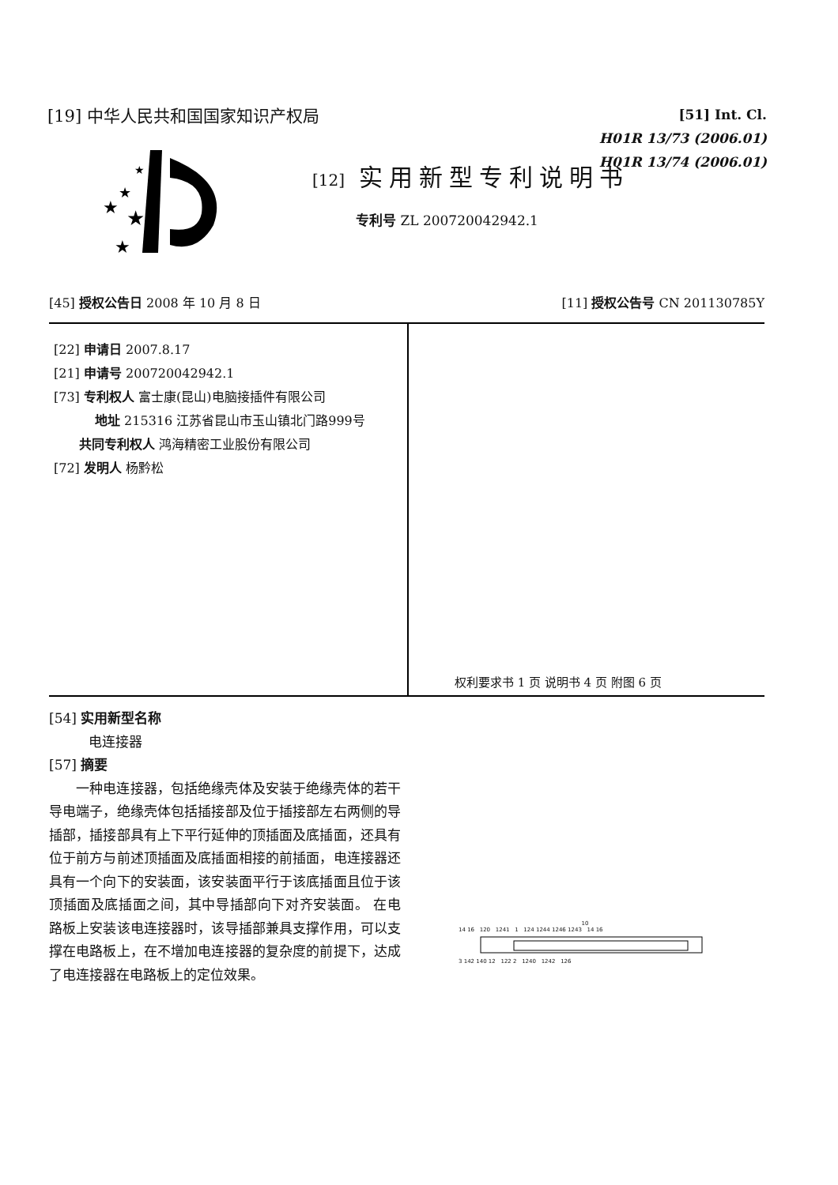[19] 中华人民共和国国家知识产权局
[51] Int. Cl.
H01R 13/73 (2006.01)
H01R 13/74 (2006.01)
★
★
★
★
★
[12] 实用新型专利说明书
专利号 ZL 200720042942.1
[45] 授权公告日 2008 年 10 月 8 日 [11] 授权公告号 CN 201130785Y
[22] 申请日 2007.8.17
[21] 申请号 200720042942.1
[73] 专利权人 富士康(昆山)电脑接插件有限公司
地址 215316 江苏省昆山市玉山镇北门路999号
共同专利权人 鸿海精密工业股份有限公司
[72] 发明人 杨黔松
权利要求书 1 页 说明书 4 页 附图 6 页
[54] 实用新型名称
电连接器
[57] 摘要
一种电连接器，包括绝缘壳体及安装于绝缘壳体的若干导电端子，绝缘壳体包括插接部及位于插接部左右两侧的导插部，插接部具有上下平行延伸的顶插面及底插面，还具有位于前方与前述顶插面及底插面相接的前插面，电连接器还具有一个向下的安装面，该安装面平行于该底插面且位于该顶插面及底插面之间，其中导插部向下对齐安装面。 在电路板上安装该电连接器时，该导插部兼具支撑作用，可以支撑在电路板上，在不增加电连接器的复杂度的前提下，达成了电连接器在电路板上的定位效果。
10
14 16 120 1241 1 124 1244 1246 1243 14 16
3 142 140 12 122 2 1240 1242 126